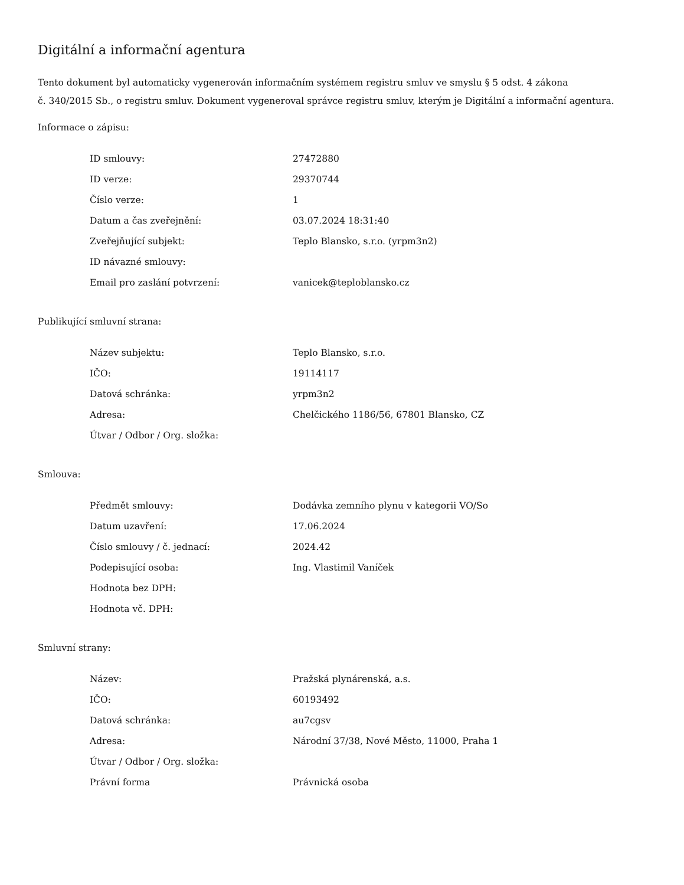Digitální a informační agentura
Tento dokument byl automaticky vygenerován informačním systémem registru smluv ve smyslu § 5 odst. 4 zákona
č. 340/2015 Sb., o registru smluv. Dokument vygeneroval správce registru smluv, kterým je Digitální a informační agentura.
Informace o zápisu:
| ID smlouvy: | 27472880 |
| ID verze: | 29370744 |
| Číslo verze: | 1 |
| Datum a čas zveřejnění: | 03.07.2024 18:31:40 |
| Zveřejňující subjekt: | Teplo Blansko, s.r.o. (yrpm3n2) |
| ID návazné smlouvy: | |
| Email pro zaslání potvrzení: | vanicek@teploblansko.cz |
Publikující smluvní strana:
| Název subjektu: | Teplo Blansko, s.r.o. |
| IČO: | 19114117 |
| Datová schránka: | yrpm3n2 |
| Adresa: | Chelčického 1186/56, 67801 Blansko, CZ |
| Útvar / Odbor / Org. složka: | |
Smlouva:
| Předmět smlouvy: | Dodávka zemního plynu v kategorii VO/So |
| Datum uzavření: | 17.06.2024 |
| Číslo smlouvy / č. jednací: | 2024.42 |
| Podepisující osoba: | Ing. Vlastimil Vaníček |
| Hodnota bez DPH: | |
| Hodnota vč. DPH: | |
Smluvní strany:
| Název: | Pražská plynárenská, a.s. |
| IČO: | 60193492 |
| Datová schránka: | au7cgsv |
| Adresa: | Národní 37/38, Nové Město, 11000, Praha 1 |
| Útvar / Odbor / Org. složka: | |
| Právní forma | Právnická osoba |